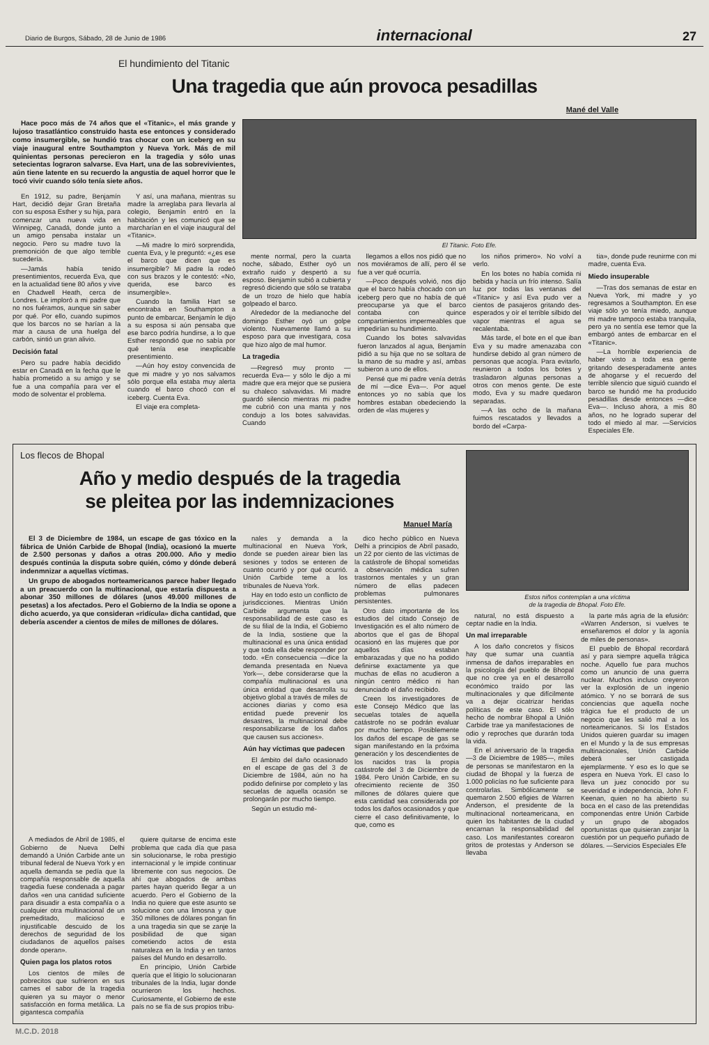Diario de Burgos, Sábado, 28 de Junio de 1986 internacional 27
El hundimiento del Titanic
Una tragedia que aún provoca pesadillas
Mané del Valle
Hace poco más de 74 años que el «Titanic», el más grande y lujoso trasatlántico construido hasta ese entonces y considerado como insumergible, se hundió tras chocar con un iceberg en su viaje inaugural entre Southampton y Nueva York. Más de mil quinientas personas perecieron en la tragedia y sólo unas setecientas lograron salvarse. Eva Hart, una de las sobrevivientes, aún tiene latente en su recuerdo la angustia de aquel horror que le tocó vivir cuando sólo tenía siete años.
En 1912, su padre, Benjamín Hart, decidió dejar Gran Bretaña con su esposa Esther y su hija, para comenzar una nueva vida en Winnipeg, Canadá, donde junto a un amigo pensaba instalar un negocio. Pero su madre tuvo la premonición de que algo terrible sucedería.
—Jamás había tenido presentimientos, recuerda Eva, que en la actualidad tiene 80 años y vive en Chadwell Heath, cerca de Londres. Le imploró a mi padre que no nos fuéramos, aunque sin saber por qué. Por ello, cuando supimos que los barcos no se harían a la mar a causa de una huelga del carbón, sintió un gran alivio.
Decisión fatal
Pero su padre había decidido estar en Canadá en la fecha que le había prometido a su amigo y se fue a una compañía para ver el modo de solventar el problema.
Y así, una mañana, mientras su madre la arreglaba para llevarla al colegio, Benjamín entró en la habitación y les comunicó que se marcharían en el viaje inaugural del «Titanic».
—Mi madre lo miró sorprendida, cuenta Eva, y le preguntó: «¿es ese el barco que dicen que es insumergible? Mi padre la rodeó con sus brazos y le contestó: «No, querida, ese barco es insumergible».
Cuando la familia Hart se encontraba en Southampton a punto de embarcar, Benjamín le dijo a su esposa si aún pensaba que ese barco podría hundirse, a lo que Esther respondió que no sabía por qué tenía ese inexplicable presentimiento.
—Aún hoy estoy convencida de que mi madre y yo nos salvamos sólo porque ella estaba muy alerta cuando el barco chocó con el iceberg. Cuenta Eva.
El viaje era completa-
El Titanic. Foto Efe.
mente normal, pero la cuarta noche, sábado, Esther oyó un extraño ruido y despertó a su esposo. Benjamín subió a cubierta y regresó diciendo que sólo se trataba de un trozo de hielo que había golpeado el barco.
Alrededor de la medianoche del domingo Esther oyó un golpe violento. Nuevamente llamó a su esposo para que investigara, cosa que hizo algo de mal humor.
La tragedia
—Regresó muy pronto —recuerda Eva— y sólo le dijo a mi madre que era mejor que se pusiera su chaleco salvavidas. Mi madre guardó silencio mientras mi padre me cubrió con una manta y nos condujo a los botes salvavidas. Cuando
llegamos a ellos nos pidió que no nos moviéramos de allí, pero él se fue a ver qué ocurría.
—Poco después volvió, nos dijo que el barco había chocado con un iceberg pero que no había de qué preocuparse ya que el barco contaba con quince compartimientos impermeables que impedirían su hundimiento.
Cuando los botes salvavidas fueron lanzados al agua, Benjamín pidió a su hija que no se soltara de la mano de su madre y así, ambas subieron a uno de ellos.
Pensé que mi padre venía detrás de mí —dice Eva—. Por aquel entonces yo no sabía que los hombres estaban obedeciendo la orden de «las mujeres y
los niños primero». No volví a verlo.
En los botes no había comida ni bebida y hacía un frío intenso. Salía luz por todas las ventanas del «Titanic» y así Eva pudo ver a cientos de pasajeros gritando des- esperados y oír el terrible silbido del vapor mientras el agua se recalentaba.
Más tarde, el bote en el que iban Eva y su madre amenazaba con hundirse debido al gran número de personas que acogía. Para evitarlo, reunieron a todos los botes y trasladaron algunas personas a otros con menos gente. De este modo, Eva y su madre quedaron separadas.
—A las ocho de la mañana fuimos rescatados y llevados a bordo del «Carpa-
tia», donde pude reunirme con mi madre, cuenta Eva.
Miedo insuperable
—Tras dos semanas de estar en Nueva York, mi madre y yo regresamos a Southampton. En ese viaje sólo yo tenía miedo, aunque mi madre tampoco estaba tranquila, pero ya no sentía ese temor que la embargó antes de embarcar en el «Titanic».
—La horrible experiencia de haber visto a toda esa gente gritando desesperadamente antes de ahogarse y el recuerdo del terrible silencio que siguió cuando el barco se hundió me ha producido pesadillas desde entonces —dice Eva—. Incluso ahora, a mis 80 años, no he logrado superar del todo el miedo al mar. —Servicios Especiales Efe.
Los flecos de Bhopal
Año y medio después de la tragedia
se pleitea por las indemnizaciones
Manuel María
El 3 de Diciembre de 1984, un escape de gas tóxico en la fábrica de Unión Carbide de Bhopal (India), ocasionó la muerte de 2.500 personas y daños a otras 200.000. Año y medio después continúa la disputa sobre quién, cómo y dónde deberá indenmnizar a aquellas víctimas.
Un grupo de abogados norteamericanos parece haber llegado a un preacuerdo con la multinacional, que estaría dispuesta a abonar 350 millones de dólares (unos 49.000 millones de pesetas) a los afectados. Pero el Gobierno de la India se opone a dicho acuerdo, ya que consideran «ridícula» dicha cantidad, que debería ascender a cientos de miles de millones de dólares.
nales y demanda a la multinacional en Nueva York, donde se pueden airear bien las sesiones y todos se enteren de cuanto ocurrió y por qué ocurrió. Unión Carbide teme a los tribunales de Nueva York.
Hay en todo esto un conflicto de jurisdicciones. Mientras Unión Carbide argumenta que la responsabilidad de este caso es de su filial de la India, el Gobierno de la India, sostiene que la multinacional es una única entidad y que toda ella debe responder por todo. «En consecuencia —dice la demanda presentada en Nueva York—, debe considerarse que la compañía multinacional es una única entidad que desarrolla su objetivo global a través de miles de acciones diarias y como esa entidad puede prevenir los desastres, la multinacional debe responsabilizarse de los daños que causen sus acciones».
Aún hay víctimas que padecen
El ámbito del daño ocasionado en el escape de gas del 3 de Diciembre de 1984, aún no ha podido definirse por completo y las secuelas de aquella ocasión se prolongarán por mucho tiempo.
Según un estudio mé-
dico hecho público en Nueva Delhi a principios de Abril pasado, un 22 por ciento de las víctimas de la catástrofe de Bhopal sometidas a observación médica sufren trastornos mentales y un gran número de ellas padecen problemas pulmonares persistentes.
Otro dato importante de los estudios del citado Consejo de Investigación es el alto número de abortos que el gas de Bhopal ocasionó en las mujeres que por aquellos días estaban embarazadas y que no ha podido definirse exactamente ya que muchas de ellas no acudieron a ningún centro médico ni han denunciado el daño recibido.
Creen los investigadores de este Consejo Médico que las secuelas totales de aquella catástrofe no se podrán evaluar por mucho tiempo. Posiblemente los daños del escape de gas se sigan manifestando en la próxima generación y los descendientes de los nacidos tras la propia catástrofe del 3 de Diciembre de 1984. Pero Unión Carbide, en su ofrecimiento reciente de 350 millones de dólares quiere que esta cantidad sea considerada por todos los daños ocasionados y que cierre el caso definitivamente, lo que, como es
A mediados de Abril de 1985, el Gobierno de Nueva Delhi demandó a Unión Carbide ante un tribunal federal de Nueva York y en aquella demanda se pedía que la compañía responsable de aquella tragedia fuese condenada a pagar daños «en una cantidad suficiente para disuadir a esta compañía o a cualquier otra multinacional de un premeditado, malicioso e injustificable descuido de los derechos de seguridad de los ciudadanos de aquellos países donde operan».
Quien paga los platos rotos
Los cientos de miles de pobrecitos que sufrieron en sus carnes el sabor de la tragedia quieren ya su mayor o menor satisfacción en forma metálica. La gigantesca compañía
quiere quitarse de encima este problema que cada día que pasa sin solucionarse, le roba prestigio internacional y le impide continuar libremente con sus negocios. De ahí que abogados de ambas partes hayan querido llegar a un acuerdo. Pero el Gobierno de la India no quiere que este asunto se solucione con una limosna y que 350 millones de dólares pongan fin a una tragedia sin que se zanje la posibilidad de que sigan cometiendo actos de esta naturaleza en la India y en tantos países del Mundo en desarrollo.
En principio, Unión Carbide quería que el litigio lo solucionaran tribunales de la India, lugar donde ocurrieron los hechos. Curiosamente, el Gobierno de este país no se fía de sus propios tribu-
Estos niños contemplan a una víctima
de la tragedia de Bhopal. Foto Efe.
natural, no está dispuesto a ceptar nadie en la India.
Un mal irreparable
A los daño concretos y físicos hay que sumar una cuantía inmensa de daños irreparables en la psicología del pueblo de Bhopal que no cree ya en el desarrollo económico traído por las multinacionales y que difícilmente va a dejar cicatrizar heridas políticas de este caso. El sólo hecho de nombrar Bhopal a Unión Carbide trae ya manifestaciones de odio y reproches que durarán toda la vida.
En el aniversario de la tragedia —3 de Diciembre de 1985—, miles de personas se manifestaron en la ciudad de Bhopal y la fuerza de 1.000 policías no fue suficiente para controlarlas. Simbólicamente se quemaron 2.500 efigies de Warren Anderson, el presidente de la multinacional norteamericana, en quien los habitantes de la ciudad encarnan la responsabilidad del caso. Los manifestantes corearon gritos de protestas y Anderson se llevaba
la parte más agria de la efusión: «Warren Anderson, si vuelves te enseñaremos el dolor y la agonía de miles de personas».
El pueblo de Bhopal recordará así y para siempre aquella trágica noche. Aquello fue para muchos como un anuncio de una guerra nuclear. Muchos incluso creyeron ver la explosión de un ingenio atómico. Y no se borrará de sus conciencias que aquella noche trágica fue el producto de un negocio que les salió mal a los norteamericanos. Si los Estados Unidos quieren guardar su imagen en el Mundo y la de sus empresas multinacionales, Unión Carbide deberá ser castigada ejemplarmente. Y eso es lo que se espera en Nueva York. El caso lo lleva un juez conocido por su severidad e independencia, John F. Keenan, quien no ha abierto su boca en el caso de las pretendidas componendas entre Unión Carbide y un grupo de abogados oportunistas que quisieran zanjar la cuestión por un pequeño puñado de dólares. —Servicios Especiales Efe
M.C.D. 2018